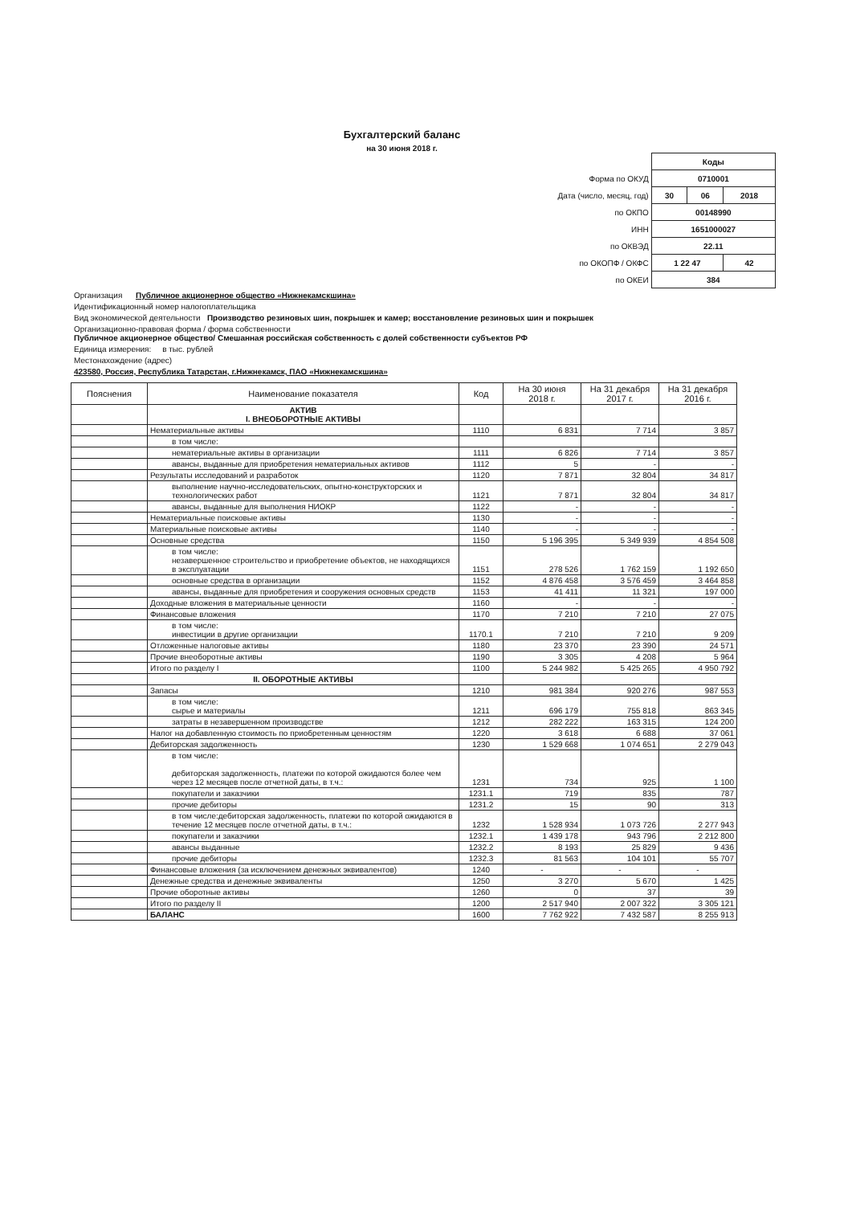Бухгалтерский баланс
на 30 июня 2018 г.
| | Коды | | |
| Форма по ОКУД | 0710001 | | |
| Дата (число, месяц, год) | 30 | 06 | 2018 |
| по ОКПО | 00148990 | | |
| ИНН | 1651000027 | | |
| по ОКВЭД | 22.11 | | |
| по ОКОПФ / ОКФС | 1 22 47 | | 42 |
| по ОКЕИ | 384 | | |
Организация Публичное акционерное общество «Нижнекамскшина»
Идентификационный номер налогоплательщика
Вид экономической деятельности Производство резиновых шин, покрышек и камер; восстановление резиновых шин и покрышек
Организационно-правовая форма / форма собственности
Публичное акционерное общество/ Смешанная российская собственность с долей собственности субъектов РФ
Единица измерения: в тыс. рублей
Местонахождение (адрес)
423580, Россия, Республика Татарстан, г.Нижнекамск, ПАО «Нижнекамскшина»
| Пояснения | Наименование показателя | Код | На 30 июня 2018 г. | На 31 декабря 2017 г. | На 31 декабря 2016 г. |
| --- | --- | --- | --- | --- | --- |
| | АКТИВ I. ВНЕОБОРОТНЫЕ АКТИВЫ | | | | |
| | Нематериальные активы | 1110 | 6 831 | 7 714 | 3 857 |
| | в том числе: | | | | |
| | нематериальные активы в организации | 1111 | 6 826 | 7 714 | 3 857 |
| | авансы, выданные для приобретения нематериальных активов | 1112 | 5 | - | - |
| | Результаты исследований и разработок | 1120 | 7 871 | 32 804 | 34 817 |
| | выполнение научно-исследовательских, опытно-конструкторских и технологических работ | 1121 | 7 871 | 32 804 | 34 817 |
| | авансы, выданные для выполнения НИОКР | 1122 | - | - | - |
| | Нематериальные поисковые активы | 1130 | - | - | - |
| | Материальные поисковые активы | 1140 | - | - | - |
| | Основные средства | 1150 | 5 196 395 | 5 349 939 | 4 854 508 |
| | в том числе: незавершенное строительство и приобретение объектов, не находящихся в эксплуатации | 1151 | 278 526 | 1 762 159 | 1 192 650 |
| | основные средства в организации | 1152 | 4 876 458 | 3 576 459 | 3 464 858 |
| | авансы, выданные для приобретения и сооружения основных средств | 1153 | 41 411 | 11 321 | 197 000 |
| | Доходные вложения в материальные ценности | 1160 | - | - | - |
| | Финансовые вложения | 1170 | 7 210 | 7 210 | 27 075 |
| | в том числе: инвестиции в другие организации | 1170.1 | 7 210 | 7 210 | 9 209 |
| | Отложенные налоговые активы | 1180 | 23 370 | 23 390 | 24 571 |
| | Прочие внеоборотные активы | 1190 | 3 305 | 4 208 | 5 964 |
| | Итого по разделу I | 1100 | 5 244 982 | 5 425 265 | 4 950 792 |
| | II. ОБОРОТНЫЕ АКТИВЫ | | | | |
| | Запасы | 1210 | 981 384 | 920 276 | 987 553 |
| | в том числе: сырье и материалы | 1211 | 696 179 | 755 818 | 863 345 |
| | затраты в незавершенном производстве | 1212 | 282 222 | 163 315 | 124 200 |
| | Налог на добавленную стоимость по приобретенным ценностям | 1220 | 3 618 | 6 688 | 37 061 |
| | Дебиторская задолженность | 1230 | 1 529 668 | 1 074 651 | 2 279 043 |
| | в том числе: дебиторская задолженность, платежи по которой ожидаются более чем через 12 месяцев после отчетной даты, в т.ч.: | 1231 | 734 | 925 | 1 100 |
| | покупатели и заказчики | 1231.1 | 719 | 835 | 787 |
| | прочие дебиторы | 1231.2 | 15 | 90 | 313 |
| | в том числе:дебиторская задолженность, платежи по которой ожидаются в течение 12 месяцев после отчетной даты, в т.ч.: | 1232 | 1 528 934 | 1 073 726 | 2 277 943 |
| | покупатели и заказчики | 1232.1 | 1 439 178 | 943 796 | 2 212 800 |
| | авансы выданные | 1232.2 | 8 193 | 25 829 | 9 436 |
| | прочие дебиторы | 1232.3 | 81 563 | 104 101 | 55 707 |
| | Финансовые вложения (за исключением денежных эквивалентов) | 1240 | - | - | - |
| | Денежные средства и денежные эквиваленты | 1250 | 3 270 | 5 670 | 1 425 |
| | Прочие оборотные активы | 1260 | 0 | 37 | 39 |
| | Итого по разделу II | 1200 | 2 517 940 | 2 007 322 | 3 305 121 |
| | БАЛАНС | 1600 | 7 762 922 | 7 432 587 | 8 255 913 |